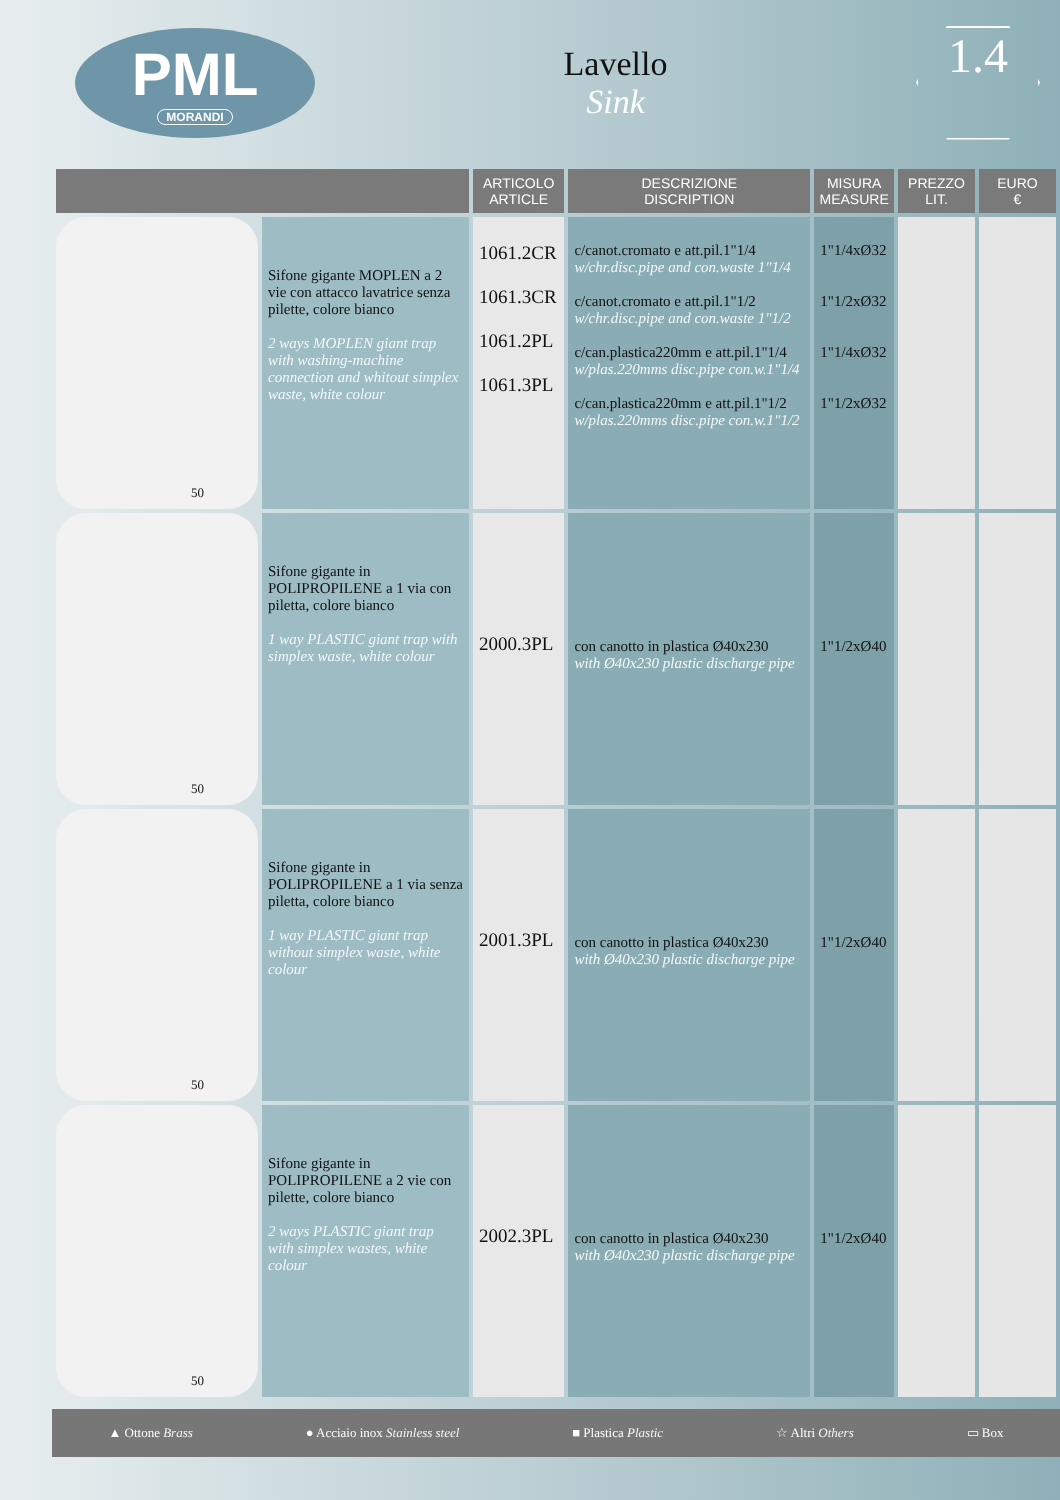PML
MORANDI
Lavello
Sink
1.4
| | | ARTICOLO ARTICLE | DESCRIZIONE DISCRIPTION | MISURA MEASURE | PREZZO LIT. | EURO € |
| --- | --- | --- | --- | --- | --- | --- |
| 50 | Sifone gigante MOPLEN a 2 vie con attacco lavatrice senza pilette, colore bianco 2 ways MOPLEN giant trap with washing-machine connection and whitout simplex waste, white colour | 1061.2CR 1061.3CR 1061.2PL 1061.3PL | c/canot.cromato e att.pil.1"1/4 w/chr.disc.pipe and con.waste 1"1/4 c/canot.cromato e att.pil.1"1/2 w/chr.disc.pipe and con.waste 1"1/2 c/can.plastica220mm e att.pil.1"1/4 w/plas.220mms disc.pipe con.w.1"1/4 c/can.plastica220mm e att.pil.1"1/2 w/plas.220mms disc.pipe con.w.1"1/2 | 1"1/4xØ32 1"1/2xØ32 1"1/4xØ32 1"1/2xØ32 | | |
| 50 | Sifone gigante in POLIPROPILENE a 1 via con piletta, colore bianco 1 way PLASTIC giant trap with simplex waste, white colour | 2000.3PL | con canotto in plastica Ø40x230 with Ø40x230 plastic discharge pipe | 1"1/2xØ40 | | |
| 50 | Sifone gigante in POLIPROPILENE a 1 via senza piletta, colore bianco 1 way PLASTIC giant trap without simplex waste, white colour | 2001.3PL | con canotto in plastica Ø40x230 with Ø40x230 plastic discharge pipe | 1"1/2xØ40 | | |
| 50 | Sifone gigante in POLIPROPILENE a 2 vie con pilette, colore bianco 2 ways PLASTIC giant trap with simplex wastes, white colour | 2002.3PL | con canotto in plastica Ø40x230 with Ø40x230 plastic discharge pipe | 1"1/2xØ40 | | |
▲ Ottone Brass ● Acciaio inox Stainless steel ■ Plastica Plastic ☆ Altri Others ▭ Box